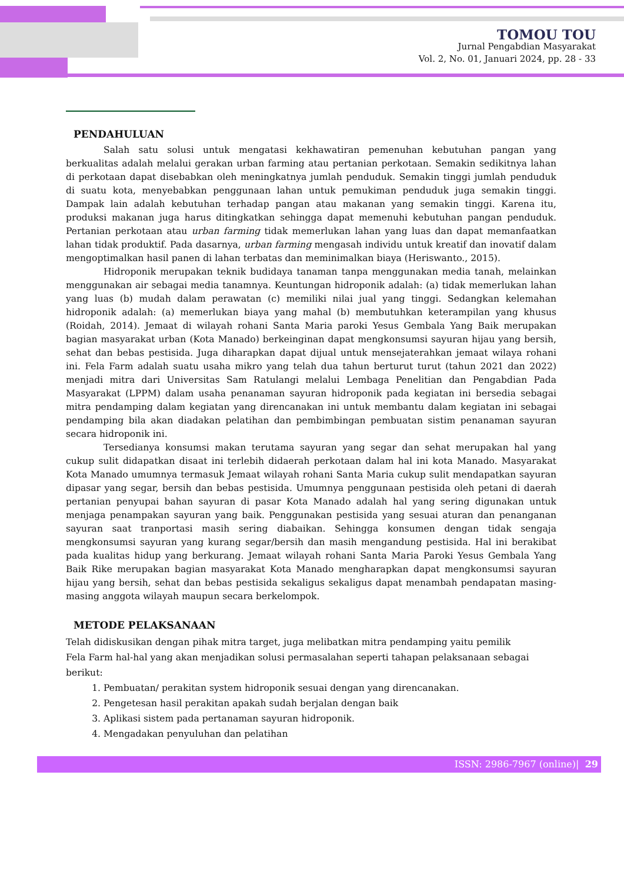TOMOU TOU
Jurnal Pengabdian Masyarakat
Vol. 2, No. 01, Januari 2024, pp. 28 - 33
PENDAHULUAN
Salah satu solusi untuk mengatasi kekhawatiran pemenuhan kebutuhan pangan yang berkualitas adalah melalui gerakan urban farming atau pertanian perkotaan. Semakin sedikitnya lahan di perkotaan dapat disebabkan oleh meningkatnya jumlah penduduk. Semakin tinggi jumlah penduduk di suatu kota, menyebabkan penggunaan lahan untuk pemukiman penduduk juga semakin tinggi. Dampak lain adalah kebutuhan terhadap pangan atau makanan yang semakin tinggi. Karena itu, produksi makanan juga harus ditingkatkan sehingga dapat memenuhi kebutuhan pangan penduduk. Pertanian perkotaan atau urban farming tidak memerlukan lahan yang luas dan dapat memanfaatkan lahan tidak produktif. Pada dasarnya, urban farming mengasah individu untuk kreatif dan inovatif dalam mengoptimalkan hasil panen di lahan terbatas dan meminimalkan biaya (Heriswanto., 2015).
Hidroponik merupakan teknik budidaya tanaman tanpa menggunakan media tanah, melainkan menggunakan air sebagai media tanamnya. Keuntungan hidroponik adalah: (a) tidak memerlukan lahan yang luas (b) mudah dalam perawatan (c) memiliki nilai jual yang tinggi. Sedangkan kelemahan hidroponik adalah: (a) memerlukan biaya yang mahal (b) membutuhkan keterampilan yang khusus (Roidah, 2014). Jemaat di wilayah rohani Santa Maria paroki Yesus Gembala Yang Baik merupakan bagian masyarakat urban (Kota Manado) berkeinginan dapat mengkonsumsi sayuran hijau yang bersih, sehat dan bebas pestisida. Juga diharapkan dapat dijual untuk mensejaterahkan jemaat wilaya rohani ini. Fela Farm adalah suatu usaha mikro yang telah dua tahun berturut turut (tahun 2021 dan 2022) menjadi mitra dari Universitas Sam Ratulangi melalui Lembaga Penelitian dan Pengabdian Pada Masyarakat (LPPM) dalam usaha penanaman sayuran hidroponik pada kegiatan ini bersedia sebagai mitra pendamping dalam kegiatan yang direncanakan ini untuk membantu dalam kegiatan ini sebagai pendamping bila akan diadakan pelatihan dan pembimbingan pembuatan sistim penanaman sayuran secara hidroponik ini.
Tersedianya konsumsi makan terutama sayuran yang segar dan sehat merupakan hal yang cukup sulit didapatkan disaat ini terlebih didaerah perkotaan dalam hal ini kota Manado. Masyarakat Kota Manado umumnya termasuk Jemaat wilayah rohani Santa Maria cukup sulit mendapatkan sayuran dipasar yang segar, bersih dan bebas pestisida. Umumnya penggunaan pestisida oleh petani di daerah pertanian penyupai bahan sayuran di pasar Kota Manado adalah hal yang sering digunakan untuk menjaga penampakan sayuran yang baik. Penggunakan pestisida yang sesuai aturan dan penanganan sayuran saat tranportasi masih sering diabaikan. Sehingga konsumen dengan tidak sengaja mengkonsumsi sayuran yang kurang segar/bersih dan masih mengandung pestisida. Hal ini berakibat pada kualitas hidup yang berkurang. Jemaat wilayah rohani Santa Maria Paroki Yesus Gembala Yang Baik Rike merupakan bagian masyarakat Kota Manado mengharapkan dapat mengkonsumsi sayuran hijau yang bersih, sehat dan bebas pestisida sekaligus sekaligus dapat menambah pendapatan masing-masing anggota wilayah maupun secara berkelompok.
METODE PELAKSANAAN
Telah didiskusikan dengan pihak mitra target, juga melibatkan mitra pendamping yaitu pemilik
Fela Farm hal-hal yang akan menjadikan solusi permasalahan seperti tahapan pelaksanaan sebagai berikut:
1. Pembuatan/ perakitan system hidroponik sesuai dengan yang direncanakan.
2. Pengetesan hasil perakitan apakah sudah berjalan dengan baik
3. Aplikasi sistem pada pertanaman sayuran hidroponik.
4. Mengadakan penyuluhan dan pelatihan
ISSN: 2986-7967 (online)| 29